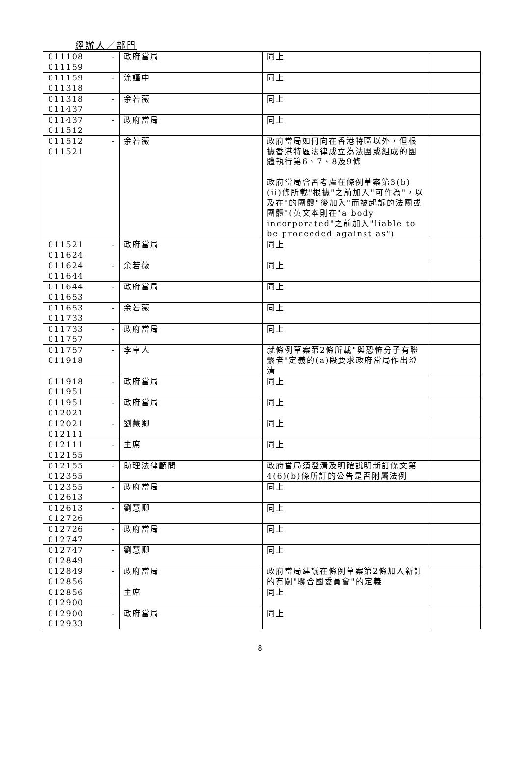經辦人／部門
| 011108 - 011159 | 政府當局 | 同上 | |
| 011159 - 011318 | 涂謹申 | 同上 | |
| 011318 - 011437 | 余若薇 | 同上 | |
| 011437 - 011512 | 政府當局 | 同上 | |
| 011512 - 011521 | 余若薇 | 政府當局如何向在香港特區以外，但根據香港特區法律成立為法團或組成的團體執行第6、7、8及9條 政府當局會否考慮在條例草案第3(b)(ii)條所載"根據"之前加入"可作為"，以及在"的團體"後加入"而被起訴的法團或團體"(英文本則在"a body incorporated"之前加入"liable to be proceeded against as") | |
| 011521 - 011624 | 政府當局 | 同上 | |
| 011624 - 011644 | 余若薇 | 同上 | |
| 011644 - 011653 | 政府當局 | 同上 | |
| 011653 - 011733 | 余若薇 | 同上 | |
| 011733 - 011757 | 政府當局 | 同上 | |
| 011757 - 011918 | 李卓人 | 就條例草案第2條所載"與恐怖分子有聯繫者"定義的(a)段要求政府當局作出澄清 | |
| 011918 - 011951 | 政府當局 | 同上 | |
| 011951 - 012021 | 政府當局 | 同上 | |
| 012021 - 012111 | 劉慧卿 | 同上 | |
| 012111 - 012155 | 主席 | 同上 | |
| 012155 - 012355 | 助理法律顧問 | 政府當局須澄清及明確說明新訂條文第4(6)(b)條所訂的公告是否附屬法例 | |
| 012355 - 012613 | 政府當局 | 同上 | |
| 012613 - 012726 | 劉慧卿 | 同上 | |
| 012726 - 012747 | 政府當局 | 同上 | |
| 012747 - 012849 | 劉慧卿 | 同上 | |
| 012849 - 012856 | 政府當局 | 政府當局建議在條例草案第2條加入新訂的有關"聯合國委員會"的定義 | |
| 012856 - 012900 | 主席 | 同上 | |
| 012900 - 012933 | 政府當局 | 同上 | |
8